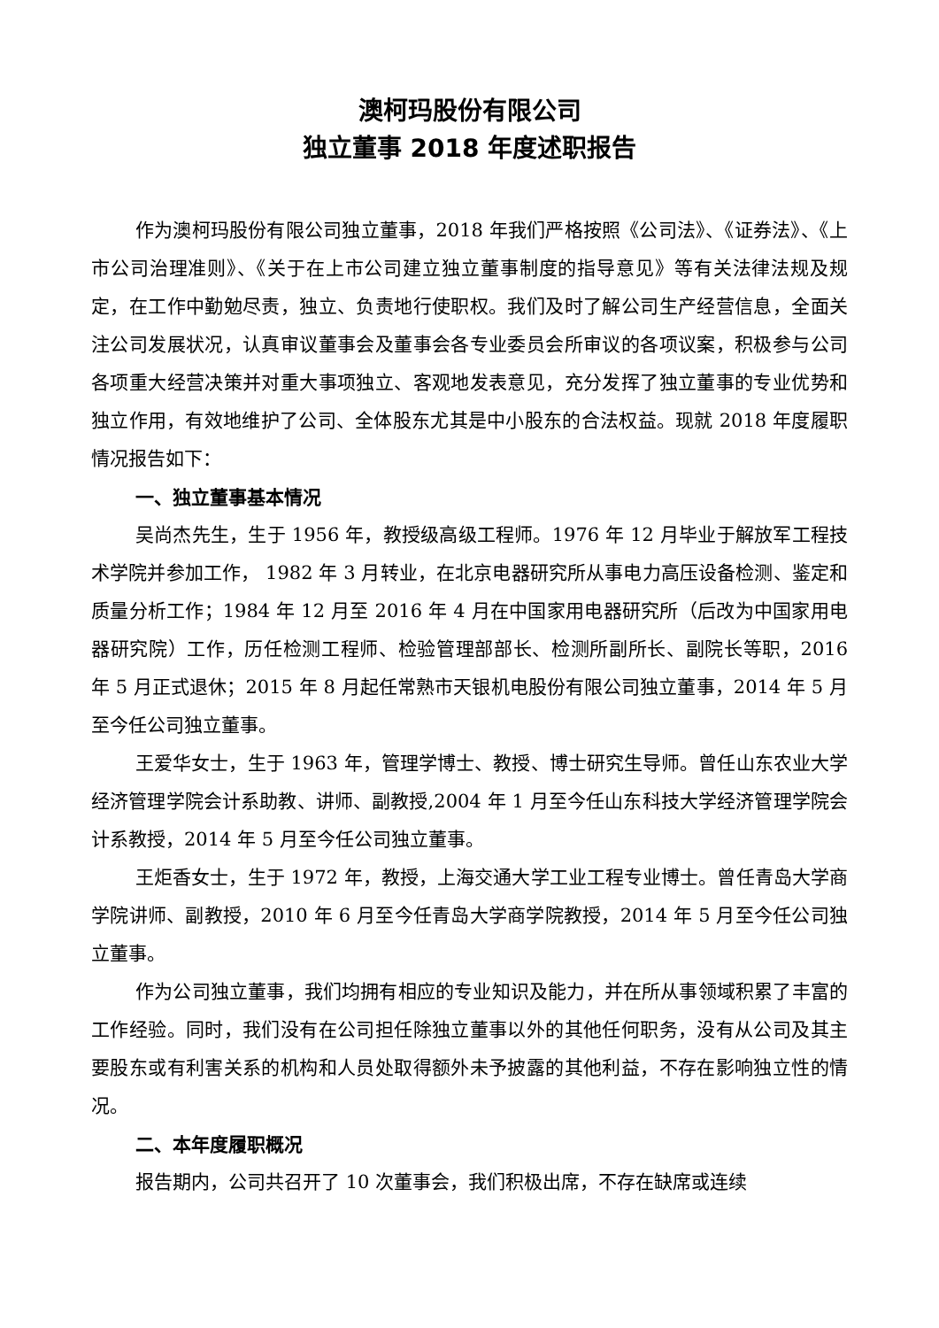澳柯玛股份有限公司
独立董事 2018 年度述职报告
作为澳柯玛股份有限公司独立董事，2018 年我们严格按照《公司法》、《证券法》、《上市公司治理准则》、《关于在上市公司建立独立董事制度的指导意见》等有关法律法规及规定，在工作中勤勉尽责，独立、负责地行使职权。我们及时了解公司生产经营信息，全面关注公司发展状况，认真审议董事会及董事会各专业委员会所审议的各项议案，积极参与公司各项重大经营决策并对重大事项独立、客观地发表意见，充分发挥了独立董事的专业优势和独立作用，有效地维护了公司、全体股东尤其是中小股东的合法权益。现就 2018 年度履职情况报告如下：
一、独立董事基本情况
吴尚杰先生，生于 1956 年，教授级高级工程师。1976 年 12 月毕业于解放军工程技术学院并参加工作， 1982 年 3 月转业，在北京电器研究所从事电力高压设备检测、鉴定和质量分析工作；1984 年 12 月至 2016 年 4 月在中国家用电器研究所（后改为中国家用电器研究院）工作，历任检测工程师、检验管理部部长、检测所副所长、副院长等职，2016 年 5 月正式退休；2015 年 8 月起任常熟市天银机电股份有限公司独立董事，2014 年 5 月至今任公司独立董事。
王爱华女士，生于 1963 年，管理学博士、教授、博士研究生导师。曾任山东农业大学经济管理学院会计系助教、讲师、副教授,2004 年 1 月至今任山东科技大学经济管理学院会计系教授，2014 年 5 月至今任公司独立董事。
王炬香女士，生于 1972 年，教授，上海交通大学工业工程专业博士。曾任青岛大学商学院讲师、副教授，2010 年 6 月至今任青岛大学商学院教授，2014 年 5 月至今任公司独立董事。
作为公司独立董事，我们均拥有相应的专业知识及能力，并在所从事领域积累了丰富的工作经验。同时，我们没有在公司担任除独立董事以外的其他任何职务，没有从公司及其主要股东或有利害关系的机构和人员处取得额外未予披露的其他利益，不存在影响独立性的情况。
二、本年度履职概况
报告期内，公司共召开了 10 次董事会，我们积极出席，不存在缺席或连续